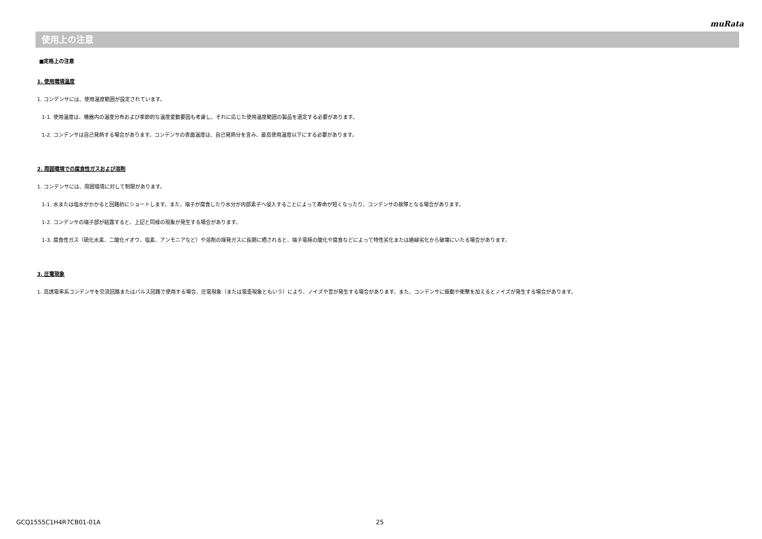muRata
使用上の注意
■定格上の注意
1. 使用環境温度
1. コンデンサには、使用温度範囲が設定されています。
1-1. 使用温度は、機器内の温度分布および季節的な温度変動要因も考慮し、それに応じた使用温度範囲の製品を選定する必要があります。
1-2. コンデンサは自己発熱する場合があります。コンデンサの表面温度は、自己発熱分を含み、最高使用温度以下にする必要があります。
2. 周囲環境での腐食性ガスおよび溶剤
1. コンデンサには、周囲環境に対して制限があります。
1-1. 水または塩水がかかると回路的にショートします。また、端子が腐食したり水分が内部素子へ侵入することによって寿命が短くなったり、コンデンサの故障となる場合があります。
1-2. コンデンサの端子部が結露すると、上記と同様の現象が発生する場合があります。
1-3. 腐食性ガス（硫化水素、二酸化イオウ、塩素、アンモニアなど）や溶剤の揮発ガスに長期に晒されると、端子電極の酸化や腐食などによって特性劣化または絶縁劣化から破壊にいたる場合があります。
3. 圧電現象
1. 高誘電率系コンデンサを交流回路またはパルス回路で使用する場合、圧電現象（または電歪現象ともいう）により、ノイズや音が発生する場合があります。また、コンデンサに振動や衝撃を加えるとノイズが発生する場合があります。
GCQ1555C1H4R7CB01-01A 25